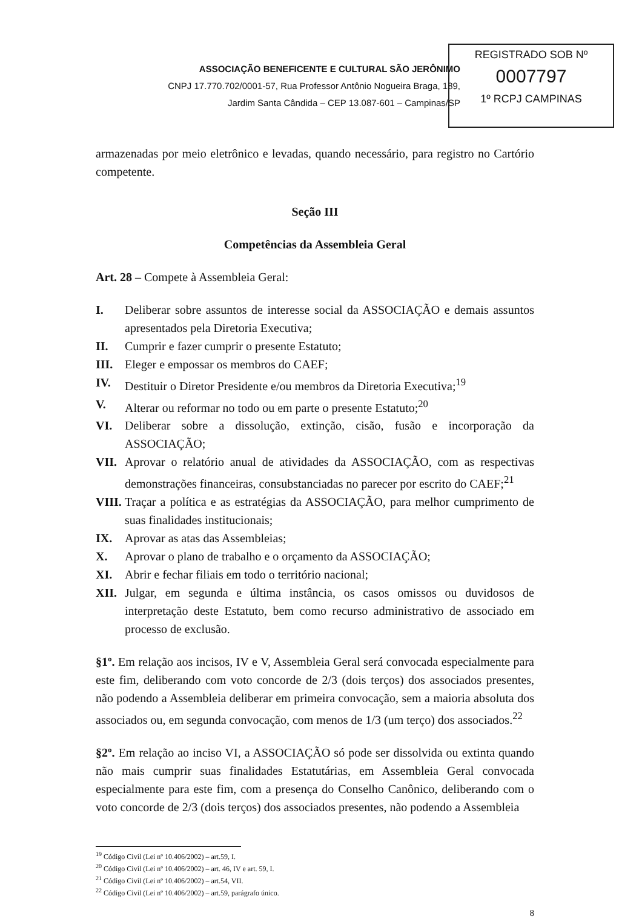ASSOCIAÇÃO BENEFICENTE E CULTURAL SÃO JERÔNIMO
CNPJ 17.770.702/0001-57, Rua Professor Antônio Nogueira Braga, 189,
Jardim Santa Cândida – CEP 13.087-601 – Campinas/SP
REGISTRADO SOB Nº
0007797
1º RCPJ CAMPINAS
armazenadas por meio eletrônico e levadas, quando necessário, para registro no Cartório competente.
Seção III
Competências da Assembleia Geral
Art. 28 – Compete à Assembleia Geral:
I. Deliberar sobre assuntos de interesse social da ASSOCIAÇÃO e demais assuntos apresentados pela Diretoria Executiva;
II. Cumprir e fazer cumprir o presente Estatuto;
III. Eleger e empossar os membros do CAEF;
IV. Destituir o Diretor Presidente e/ou membros da Diretoria Executiva;<sup>19</sup>
V. Alterar ou reformar no todo ou em parte o presente Estatuto;<sup>20</sup>
VI. Deliberar sobre a dissolução, extinção, cisão, fusão e incorporação da ASSOCIAÇÃO;
VII. Aprovar o relatório anual de atividades da ASSOCIAÇÃO, com as respectivas demonstrações financeiras, consubstanciadas no parecer por escrito do CAEF;<sup>21</sup>
VIII. Traçar a política e as estratégias da ASSOCIAÇÃO, para melhor cumprimento de suas finalidades institucionais;
IX. Aprovar as atas das Assembleias;
X. Aprovar o plano de trabalho e o orçamento da ASSOCIAÇÃO;
XI. Abrir e fechar filiais em todo o território nacional;
XII. Julgar, em segunda e última instância, os casos omissos ou duvidosos de interpretação deste Estatuto, bem como recurso administrativo de associado em processo de exclusão.
§1º. Em relação aos incisos, IV e V, Assembleia Geral será convocada especialmente para este fim, deliberando com voto concorde de 2/3 (dois terços) dos associados presentes, não podendo a Assembleia deliberar em primeira convocação, sem a maioria absoluta dos associados ou, em segunda convocação, com menos de 1/3 (um terço) dos associados.<sup>22</sup>
§2º. Em relação ao inciso VI, a ASSOCIAÇÃO só pode ser dissolvida ou extinta quando não mais cumprir suas finalidades Estatutárias, em Assembleia Geral convocada especialmente para este fim, com a presença do Conselho Canônico, deliberando com o voto concorde de 2/3 (dois terços) dos associados presentes, não podendo a Assembleia
<sup>19</sup> Código Civil (Lei nº 10.406/2002) – art.59, I.
<sup>20</sup> Código Civil (Lei nº 10.406/2002) – art. 46, IV e art. 59, I.
<sup>21</sup> Código Civil (Lei nº 10.406/2002) – art.54, VII.
<sup>22</sup> Código Civil (Lei nº 10.406/2002) – art.59, parágrafo único.
8